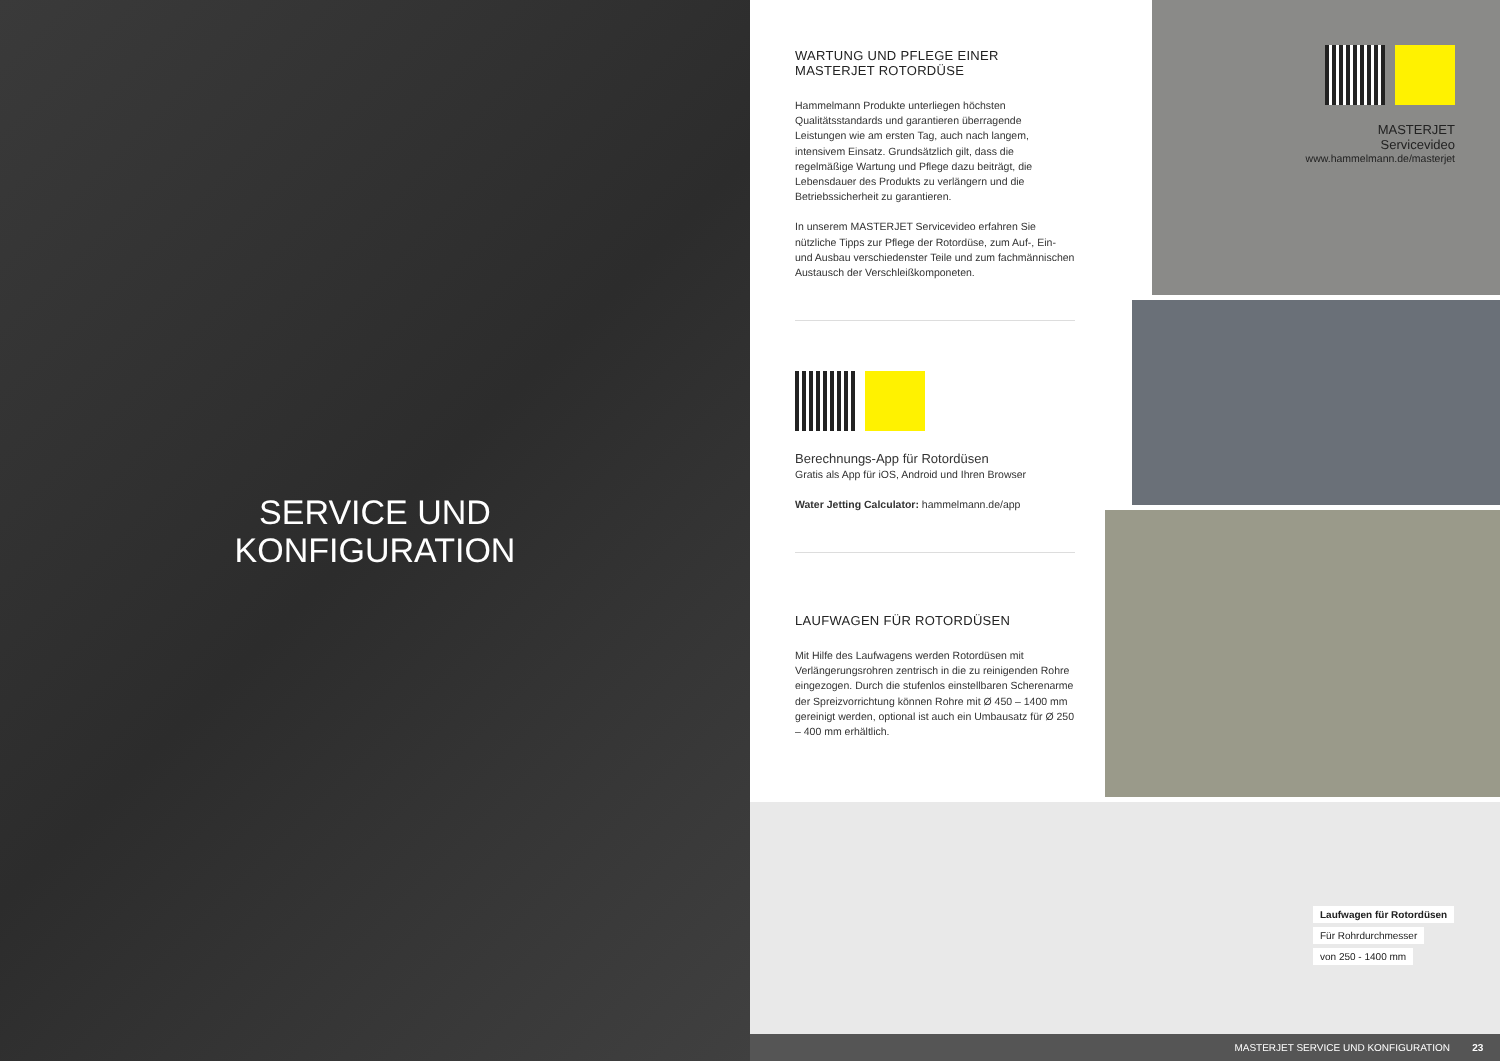SERVICE UND
KONFIGURATION
WARTUNG UND PFLEGE EINER
MASTERJET ROTORDÜSE
Hammelmann Produkte unterliegen höchsten Qualitätsstandards und garantieren überragende Leistungen wie am ersten Tag, auch nach langem, intensivem Einsatz. Grundsätzlich gilt, dass die regelmäßige Wartung und Pflege dazu beiträgt, die Lebensdauer des Produkts zu verlängern und die Betriebssicherheit zu garantieren.
In unserem MASTERJET Servicevideo erfahren Sie nützliche Tipps zur Pflege der Rotordüse, zum Auf-, Ein- und Ausbau verschiedenster Teile und zum fachmännischen Austausch der Verschleißkomponeten.
Berechnungs-App für Rotordüsen
Gratis als App für iOS, Android und Ihren Browser
Water Jetting Calculator: hammelmann.de/app
LAUFWAGEN FÜR ROTORDÜSEN
Mit Hilfe des Laufwagens werden Rotordüsen mit Verlängerungsrohren zentrisch in die zu reinigenden Rohre eingezogen. Durch die stufenlos einstellbaren Scherenarme der Spreizvorrichtung können Rohre mit Ø 450 – 1400 mm gereinigt werden, optional ist auch ein Umbausatz für Ø 250 – 400 mm erhältlich.
MASTERJET Servicevideo
www.hammelmann.de/masterjet
Laufwagen für Rotordüsen
Für Rohrdurchmesser
von 250 - 1400 mm
MASTERJET SERVICE UND KONFIGURATION 23